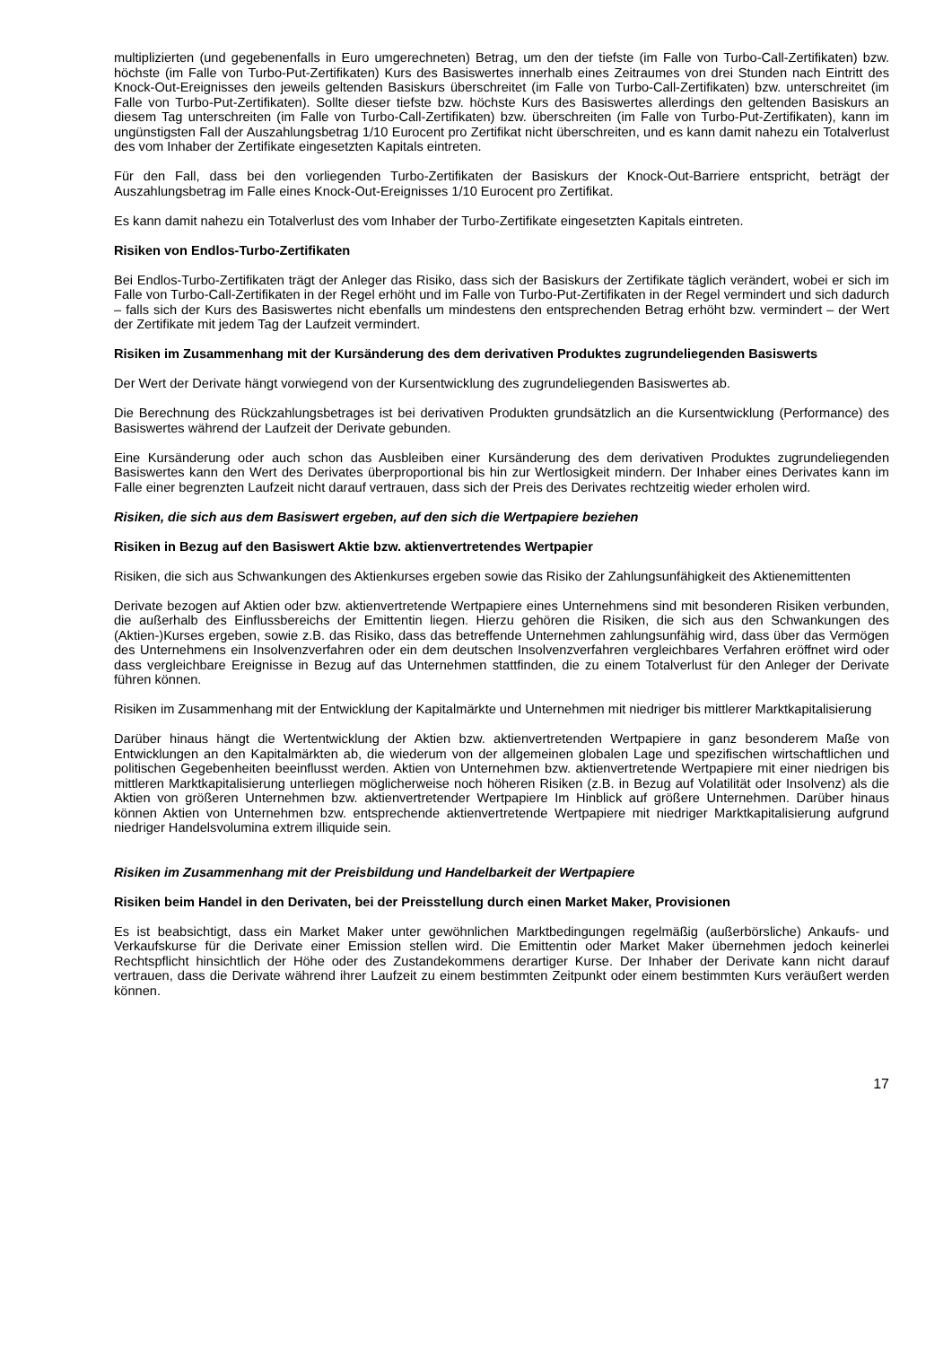multiplizierten (und gegebenenfalls in Euro umgerechneten) Betrag, um den der tiefste (im Falle von Turbo-Call-Zertifikaten) bzw. höchste (im Falle von Turbo-Put-Zertifikaten) Kurs des Basiswertes innerhalb eines Zeitraumes von drei Stunden nach Eintritt des Knock-Out-Ereignisses den jeweils geltenden Basiskurs überschreitet (im Falle von Turbo-Call-Zertifikaten) bzw. unterschreitet (im Falle von Turbo-Put-Zertifikaten). Sollte dieser tiefste bzw. höchste Kurs des Basiswertes allerdings den geltenden Basiskurs an diesem Tag unterschreiten (im Falle von Turbo-Call-Zertifikaten) bzw. überschreiten (im Falle von Turbo-Put-Zertifikaten), kann im ungünstigsten Fall der Auszahlungsbetrag 1/10 Eurocent pro Zertifikat nicht überschreiten, und es kann damit nahezu ein Totalverlust des vom Inhaber der Zertifikate eingesetzten Kapitals eintreten.
Für den Fall, dass bei den vorliegenden Turbo-Zertifikaten der Basiskurs der Knock-Out-Barriere entspricht, beträgt der Auszahlungsbetrag im Falle eines Knock-Out-Ereignisses 1/10 Eurocent pro Zertifikat.
Es kann damit nahezu ein Totalverlust des vom Inhaber der Turbo-Zertifikate eingesetzten Kapitals eintreten.
Risiken von Endlos-Turbo-Zertifikaten
Bei Endlos-Turbo-Zertifikaten trägt der Anleger das Risiko, dass sich der Basiskurs der Zertifikate täglich verändert, wobei er sich im Falle von Turbo-Call-Zertifikaten in der Regel erhöht und im Falle von Turbo-Put-Zertifikaten in der Regel vermindert und sich dadurch – falls sich der Kurs des Basiswertes nicht ebenfalls um mindestens den entsprechenden Betrag erhöht bzw. vermindert – der Wert der Zertifikate mit jedem Tag der Laufzeit vermindert.
Risiken im Zusammenhang mit der Kursänderung des dem derivativen Produktes zugrundeliegenden Basiswerts
Der Wert der Derivate hängt vorwiegend von der Kursentwicklung des zugrundeliegenden Basiswertes ab.
Die Berechnung des Rückzahlungsbetrages ist bei derivativen Produkten grundsätzlich an die Kursentwicklung (Performance) des Basiswertes während der Laufzeit der Derivate gebunden.
Eine Kursänderung oder auch schon das Ausbleiben einer Kursänderung des dem derivativen Produktes zugrundeliegenden Basiswertes kann den Wert des Derivates überproportional bis hin zur Wertlosigkeit mindern. Der Inhaber eines Derivates kann im Falle einer begrenzten Laufzeit nicht darauf vertrauen, dass sich der Preis des Derivates rechtzeitig wieder erholen wird.
Risiken, die sich aus dem Basiswert ergeben, auf den sich die Wertpapiere beziehen
Risiken in Bezug auf den Basiswert Aktie bzw. aktienvertretendes Wertpapier
Risiken, die sich aus Schwankungen des Aktienkurses ergeben sowie das Risiko der Zahlungsunfähigkeit des Aktienemittenten
Derivate bezogen auf Aktien oder bzw. aktienvertretende Wertpapiere eines Unternehmens sind mit besonderen Risiken verbunden, die außerhalb des Einflussbereichs der Emittentin liegen. Hierzu gehören die Risiken, die sich aus den Schwankungen des (Aktien-)Kurses ergeben, sowie z.B. das Risiko, dass das betreffende Unternehmen zahlungsunfähig wird, dass über das Vermögen des Unternehmens ein Insolvenzverfahren oder ein dem deutschen Insolvenzverfahren vergleichbares Verfahren eröffnet wird oder dass vergleichbare Ereignisse in Bezug auf das Unternehmen stattfinden, die zu einem Totalverlust für den Anleger der Derivate führen können.
Risiken im Zusammenhang mit der Entwicklung der Kapitalmärkte und Unternehmen mit niedriger bis mittlerer Marktkapitalisierung
Darüber hinaus hängt die Wertentwicklung der Aktien bzw. aktienvertretenden Wertpapiere in ganz besonderem Maße von Entwicklungen an den Kapitalmärkten ab, die wiederum von der allgemeinen globalen Lage und spezifischen wirtschaftlichen und politischen Gegebenheiten beeinflusst werden. Aktien von Unternehmen bzw. aktienvertretende Wertpapiere mit einer niedrigen bis mittleren Marktkapitalisierung unterliegen möglicherweise noch höheren Risiken (z.B. in Bezug auf Volatilität oder Insolvenz) als die Aktien von größeren Unternehmen bzw. aktienvertretender Wertpapiere Im Hinblick auf größere Unternehmen. Darüber hinaus können Aktien von Unternehmen bzw. entsprechende aktienvertretende Wertpapiere mit niedriger Marktkapitalisierung aufgrund niedriger Handelsvolumina extrem illiquide sein.
Risiken im Zusammenhang mit der Preisbildung und Handelbarkeit der Wertpapiere
Risiken beim Handel in den Derivaten, bei der Preisstellung durch einen Market Maker, Provisionen
Es ist beabsichtigt, dass ein Market Maker unter gewöhnlichen Marktbedingungen regelmäßig (außerbörsliche) Ankaufs- und Verkaufskurse für die Derivate einer Emission stellen wird. Die Emittentin oder Market Maker übernehmen jedoch keinerlei Rechtspflicht hinsichtlich der Höhe oder des Zustandekommens derartiger Kurse. Der Inhaber der Derivate kann nicht darauf vertrauen, dass die Derivate während ihrer Laufzeit zu einem bestimmten Zeitpunkt oder einem bestimmten Kurs veräußert werden können.
17